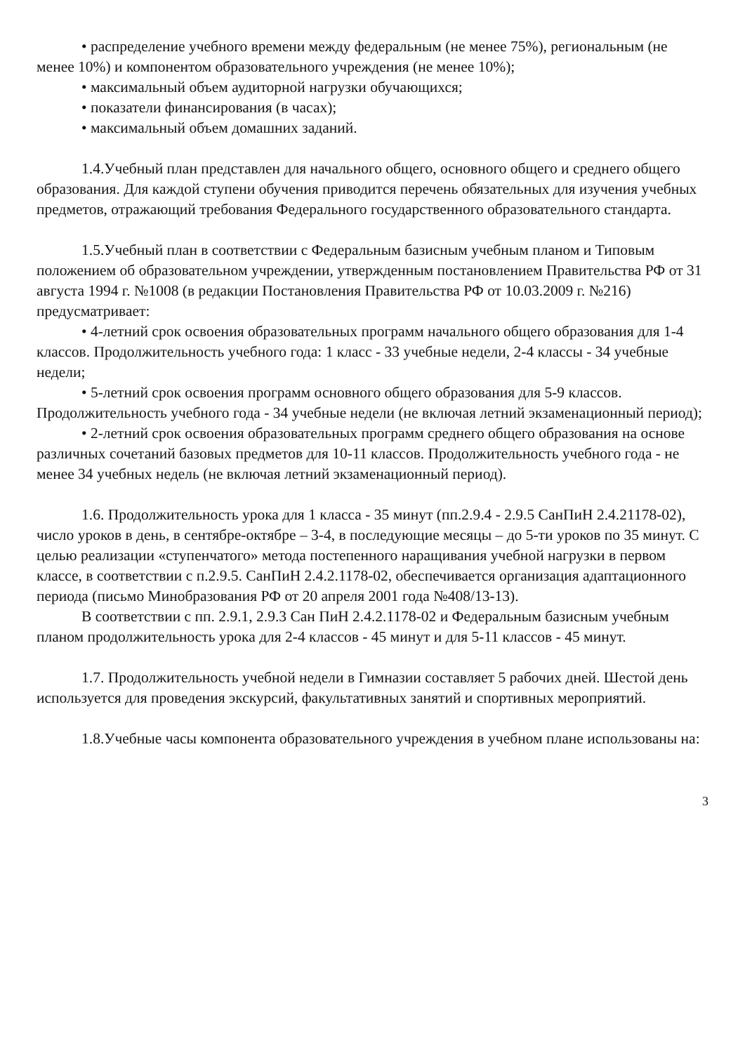• распределение учебного времени между федеральным (не менее 75%), региональным (не менее 10%) и компонентом образовательного учреждения (не менее 10%);
• максимальный объем аудиторной нагрузки обучающихся;
• показатели финансирования (в часах);
• максимальный объем домашних заданий.
1.4.Учебный план представлен для начального общего, основного общего и среднего общего образования. Для каждой ступени обучения приводится перечень обязательных для изучения учебных предметов, отражающий требования Федерального государственного образовательного стандарта.
1.5.Учебный план в соответствии с Федеральным базисным учебным планом и Типовым положением об образовательном учреждении, утвержденным постановлением Правительства РФ от 31 августа 1994 г. №1008 (в редакции Постановления Правительства РФ от 10.03.2009 г. №216) предусматривает:
• 4-летний срок освоения образовательных программ начального общего образования для 1-4 классов. Продолжительность учебного года: 1 класс - 33 учебные недели, 2-4 классы - 34 учебные недели;
• 5-летний срок освоения программ основного общего образования для 5-9 классов. Продолжительность учебного года - 34 учебные недели (не включая летний экзаменационный период);
• 2-летний срок освоения образовательных программ среднего общего образования на основе различных сочетаний базовых предметов для 10-11 классов. Продолжительность учебного года - не менее 34 учебных недель (не включая летний экзаменационный период).
1.6. Продолжительность урока для 1 класса - 35 минут (пп.2.9.4 - 2.9.5 СанПиН 2.4.21178-02), число уроков в день, в сентябре-октябре – 3-4, в последующие месяцы – до 5-ти уроков по 35 минут. С целью реализации «ступенчатого» метода постепенного наращивания учебной нагрузки в первом классе, в соответствии с п.2.9.5. СанПиН 2.4.2.1178-02, обеспечивается организация адаптационного периода (письмо Минобразования РФ от 20 апреля 2001 года №408/13-13).
В соответствии с пп. 2.9.1, 2.9.3 Сан ПиН 2.4.2.1178-02 и Федеральным базисным учебным планом продолжительность урока для 2-4 классов - 45 минут и для 5-11 классов - 45 минут.
1.7. Продолжительность учебной недели в Гимназии составляет 5 рабочих дней. Шестой день используется для проведения экскурсий, факультативных занятий и спортивных мероприятий.
1.8.Учебные часы компонента образовательного учреждения в учебном плане использованы на:
3